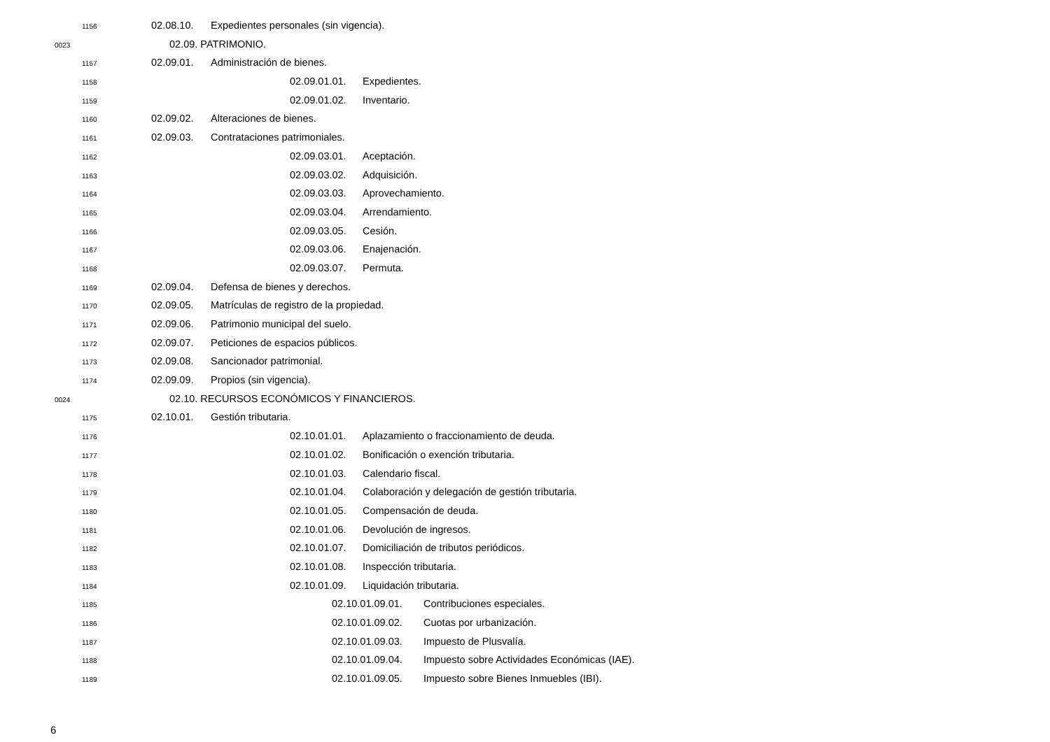1156 02.08.10. Expedientes personales (sin vigencia).
0023 02.09. PATRIMONIO.
1157 02.09.01. Administración de bienes.
1158 02.09.01.01. Expedientes.
1159 02.09.01.02. Inventario.
1160 02.09.02. Alteraciones de bienes.
1161 02.09.03. Contrataciones patrimoniales.
1162 02.09.03.01. Aceptación.
1163 02.09.03.02. Adquisición.
1164 02.09.03.03. Aprovechamiento.
1165 02.09.03.04. Arrendamiento.
1166 02.09.03.05. Cesión.
1167 02.09.03.06. Enajenación.
1168 02.09.03.07. Permuta.
1169 02.09.04. Defensa de bienes y derechos.
1170 02.09.05. Matrículas de registro de la propiedad.
1171 02.09.06. Patrimonio municipal del suelo.
1172 02.09.07. Peticiones de espacios públicos.
1173 02.09.08. Sancionador patrimonial.
1174 02.09.09. Propios (sin vigencia).
0024 02.10. RECURSOS ECONÓMICOS Y FINANCIEROS.
1175 02.10.01. Gestión tributaria.
1176 02.10.01.01. Aplazamiento o fraccionamiento de deuda.
1177 02.10.01.02. Bonificación o exención tributaria.
1178 02.10.01.03. Calendario fiscal.
1179 02.10.01.04. Colaboración y delegación de gestión tributaria.
1180 02.10.01.05. Compensación de deuda.
1181 02.10.01.06. Devolución de ingresos.
1182 02.10.01.07. Domiciliación de tributos periódicos.
1183 02.10.01.08. Inspección tributaria.
1184 02.10.01.09. Liquidación tributaria.
1185 02.10.01.09.01. Contribuciones especiales.
1186 02.10.01.09.02. Cuotas por urbanización.
1187 02.10.01.09.03. Impuesto de Plusvalía.
1188 02.10.01.09.04. Impuesto sobre Actividades Económicas (IAE).
1189 02.10.01.09.05. Impuesto sobre Bienes Inmuebles (IBI).
6